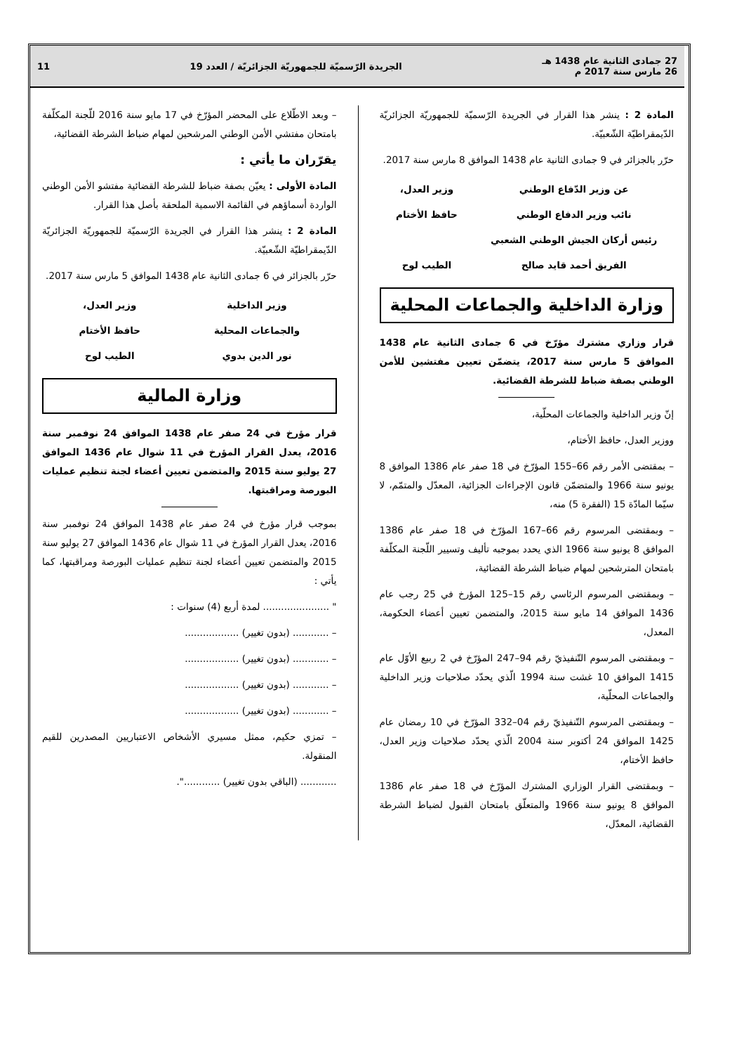27 جمادى الثانية عام 1438 هـ
26 مارس سنة 2017 م
الجريدة الرّسميّة للجمهوريّة الجزائريّة / العدد 19
11
المادة 2 : ينشر هذا القرار في الجريدة الرّسميّة للجمهوريّة الجزائريّة الدّيمقراطيّة الشّعبيّة.
حرّر بالجزائر في 9 جمادى الثانية عام 1438 الموافق 8 مارس سنة 2017.
عن وزير الدّفاع الوطني
نائب وزير الدفاع الوطني
رئيس أركان الجيش الوطني الشعبي
الفريق أحمد قايد صالح
وزير العدل،
حافظ الأختام
الطيب لوح
وزارة الداخلية والجماعات المحلية
قرار وزاري مشترك مؤرّخ في 6 جمادى الثانية عام 1438 الموافق 5 مارس سنة 2017، يتضمّن تعيين مفتشين للأمن الوطني بصفة ضباط للشرطة القضائية.
إنّ وزير الداخلية والجماعات المحلّية،
ووزير العدل، حافظ الأختام،
– بمقتضى الأمر رقم 66–155 المؤرّخ في 18 صفر عام 1386 الموافق 8 يونيو سنة 1966 والمتضمّن قانون الإجراءات الجزائية، المعدّل والمتمّم، لا سيّما المادّة 15 (الفقرة 5) منه،
– وبمقتضى المرسوم رقم 66–167 المؤرّخ في 18 صفر عام 1386 الموافق 8 يونيو سنة 1966 الذي يحدد بموجبه تأليف وتسيير اللّجنة المكلّفة بامتحان المترشحين لمهام ضباط الشرطة القضائية،
– وبمقتضى المرسوم الرئاسي رقم 15–125 المؤرخ في 25 رجب عام 1436 الموافق 14 مايو سنة 2015، والمتضمن تعيين أعضاء الحكومة، المعدل،
– وبمقتضى المرسوم التّنفيذيّ رقم 94–247 المؤرّخ في 2 ربيع الأوّل عام 1415 الموافق 10 غشت سنة 1994 الّذي يحدّد صلاحيات وزير الداخلية والجماعات المحلّية،
– وبمقتضى المرسوم التّنفيذيّ رقم 04–332 المؤرّخ في 10 رمضان عام 1425 الموافق 24 أكتوبر سنة 2004 الّذي يحدّد صلاحيات وزير العدل، حافظ الأختام،
– وبمقتضى القرار الوزاري المشترك المؤرّخ في 18 صفر عام 1386 الموافق 8 يونيو سنة 1966 والمتعلّق بامتحان القبول لضباط الشرطة القضائية، المعدّل،
– وبعد الاطّلاع على المحضر المؤرّخ في 17 مايو سنة 2016 للّجنة المكلّفة بامتحان مفتشي الأمن الوطني المرشحين لمهام ضباط الشرطة القضائية،
يقرّران ما يأتي :
المادة الأولى : يعيّن بصفة ضباط للشرطة القضائية مفتشو الأمن الوطني الواردة أسماؤهم في القائمة الاسمية الملحقة بأصل هذا القرار.
المادة 2 : ينشر هذا القرار في الجريدة الرّسميّة للجمهوريّة الجزائريّة الدّيمقراطيّة الشّعبيّة.
حرّر بالجزائر في 6 جمادى الثانية عام 1438 الموافق 5 مارس سنة 2017.
وزير الداخلية
والجماعات المحلية
نور الدين بدوي
وزير العدل،
حافظ الأختام
الطيب لوح
وزارة المالية
قرار مؤرخ في 24 صفر عام 1438 الموافق 24 نوفمبر سنة 2016، يعدل القرار المؤرخ في 11 شوال عام 1436 الموافق 27 يوليو سنة 2015 والمتضمن تعيين أعضاء لجنة تنظيم عمليات البورصة ومراقبتها.
بموجب قرار مؤرخ في 24 صفر عام 1438 الموافق 24 نوفمبر سنة 2016، يعدل القرار المؤرخ في 11 شوال عام 1436 الموافق 27 يوليو سنة 2015 والمتضمن تعيين أعضاء لجنة تنظيم عمليات البورصة ومراقبتها، كما يأتي :
" ...................... لمدة أربع (4) سنوات :
– ............ (بدون تغيير) ..................
– ............ (بدون تغيير) ..................
– ............ (بدون تغيير) ..................
– ............ (بدون تغيير) ..................
– تمزي حكيم، ممثل مسيري الأشخاص الاعتباريين المصدرين للقيم المنقولة.
............ (الباقي بدون تغيير) ............".